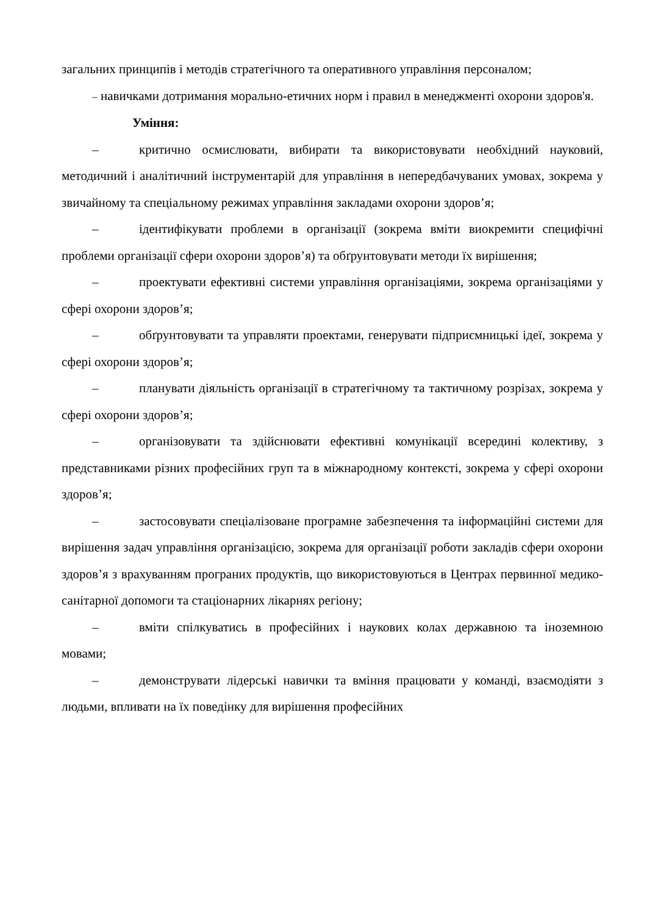загальних принципів і методів стратегічного та оперативного управління персоналом;
– навичками дотримання морально-етичних норм і правил в менеджменті охорони здоров'я.
Уміння:
– критично осмислювати, вибирати та використовувати необхідний науковий, методичний і аналітичний інструментарій для управління в непередбачуваних умовах, зокрема у звичайному та спеціальному режимах управління закладами охорони здоров’я;
– ідентифікувати проблеми в організації (зокрема вміти виокремити специфічні проблеми організації сфери охорони здоров’я) та обґрунтовувати методи їх вирішення;
– проектувати ефективні системи управління організаціями, зокрема організаціями у сфері охорони здоров’я;
– обґрунтовувати та управляти проектами, генерувати підприємницькі ідеї, зокрема у сфері охорони здоров’я;
– планувати діяльність організації в стратегічному та тактичному розрізах, зокрема у сфері охорони здоров’я;
– організовувати та здійснювати ефективні комунікації всередині колективу, з представниками різних професійних груп та в міжнародному контексті, зокрема у сфері охорони здоров’я;
– застосовувати спеціалізоване програмне забезпечення та інформаційні системи для вирішення задач управління організацією, зокрема для організації роботи закладів сфери охорони здоров’я з врахуванням програних продуктів, що використовуються в Центрах первинної медико-санітарної допомоги та стаціонарних лікарнях регіону;
– вміти спілкуватись в професійних і наукових колах державною та іноземною мовами;
– демонструвати лідерські навички та вміння працювати у команді, взаємодіяти з людьми, впливати на їх поведінку для вирішення професійних